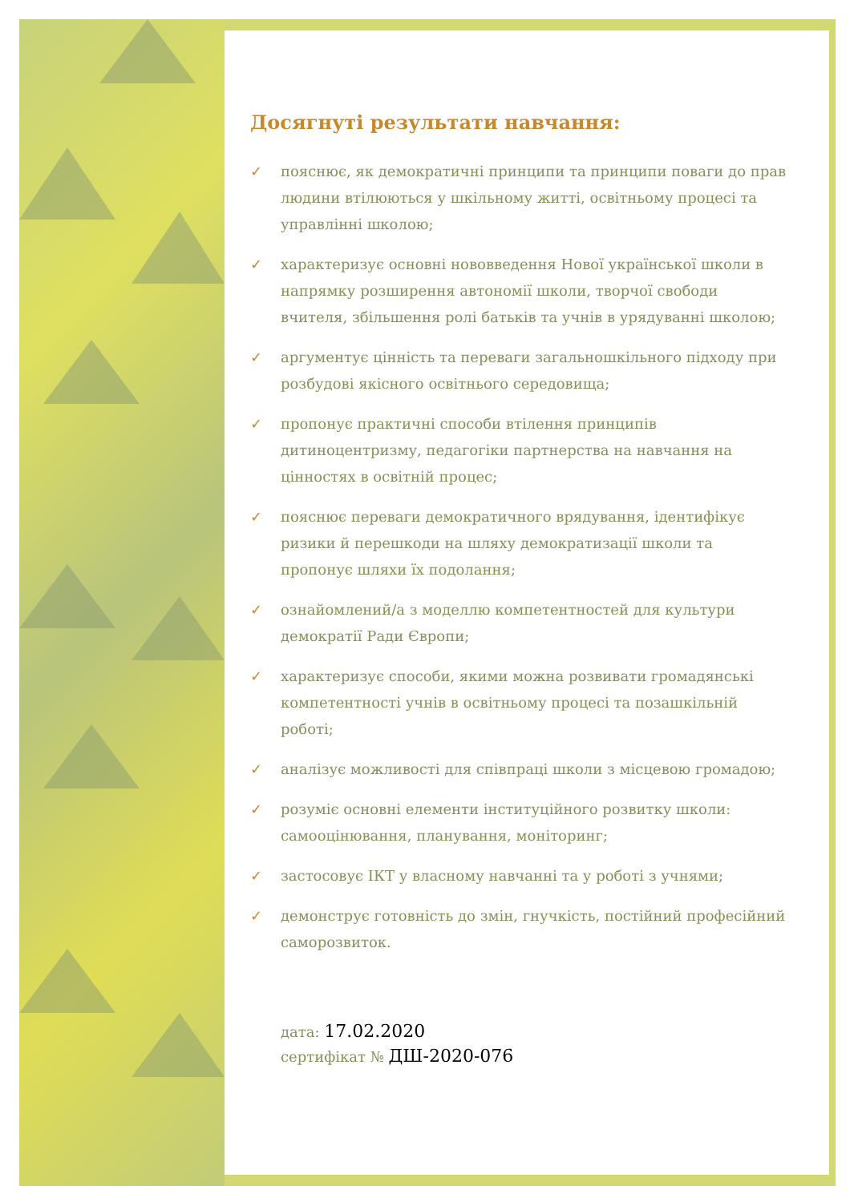Досягнуті результати навчання:
✓ пояснює, як демократичні принципи та принципи поваги до прав людини втілюються у шкільному житті, освітньому процесі та управлінні школою;
✓ характеризує основні нововведення Нової української школи в напрямку розширення автономії школи, творчої свободи вчителя, збільшення ролі батьків та учнів в урядуванні школою;
✓ аргументує цінність та переваги загальношкільного підходу при розбудові якісного освітнього середовища;
✓ пропонує практичні способи втілення принципів дитиноцентризму, педагогіки партнерства на навчання на цінностях в освітній процес;
✓ пояснює переваги демократичного врядування, ідентифікує ризики й перешкоди на шляху демократизації школи та пропонує шляхи їх подолання;
✓ ознайомлений/а з моделлю компетентностей для культури демократії Ради Європи;
✓ характеризує способи, якими можна розвивати громадянські компетентності учнів в освітньому процесі та позашкільній роботі;
✓ аналізує можливості для співпраці школи з місцевою громадою;
✓ розуміє основні елементи інституційного розвитку школи: самооцінювання, планування, моніторинг;
✓ застосовує ІКТ у власному навчанні та у роботі з учнями;
✓ демонструє готовність до змін, гнучкість, постійний професійний саморозвиток.
дата: 17.02.2020
сертифікат № ДШ-2020-076